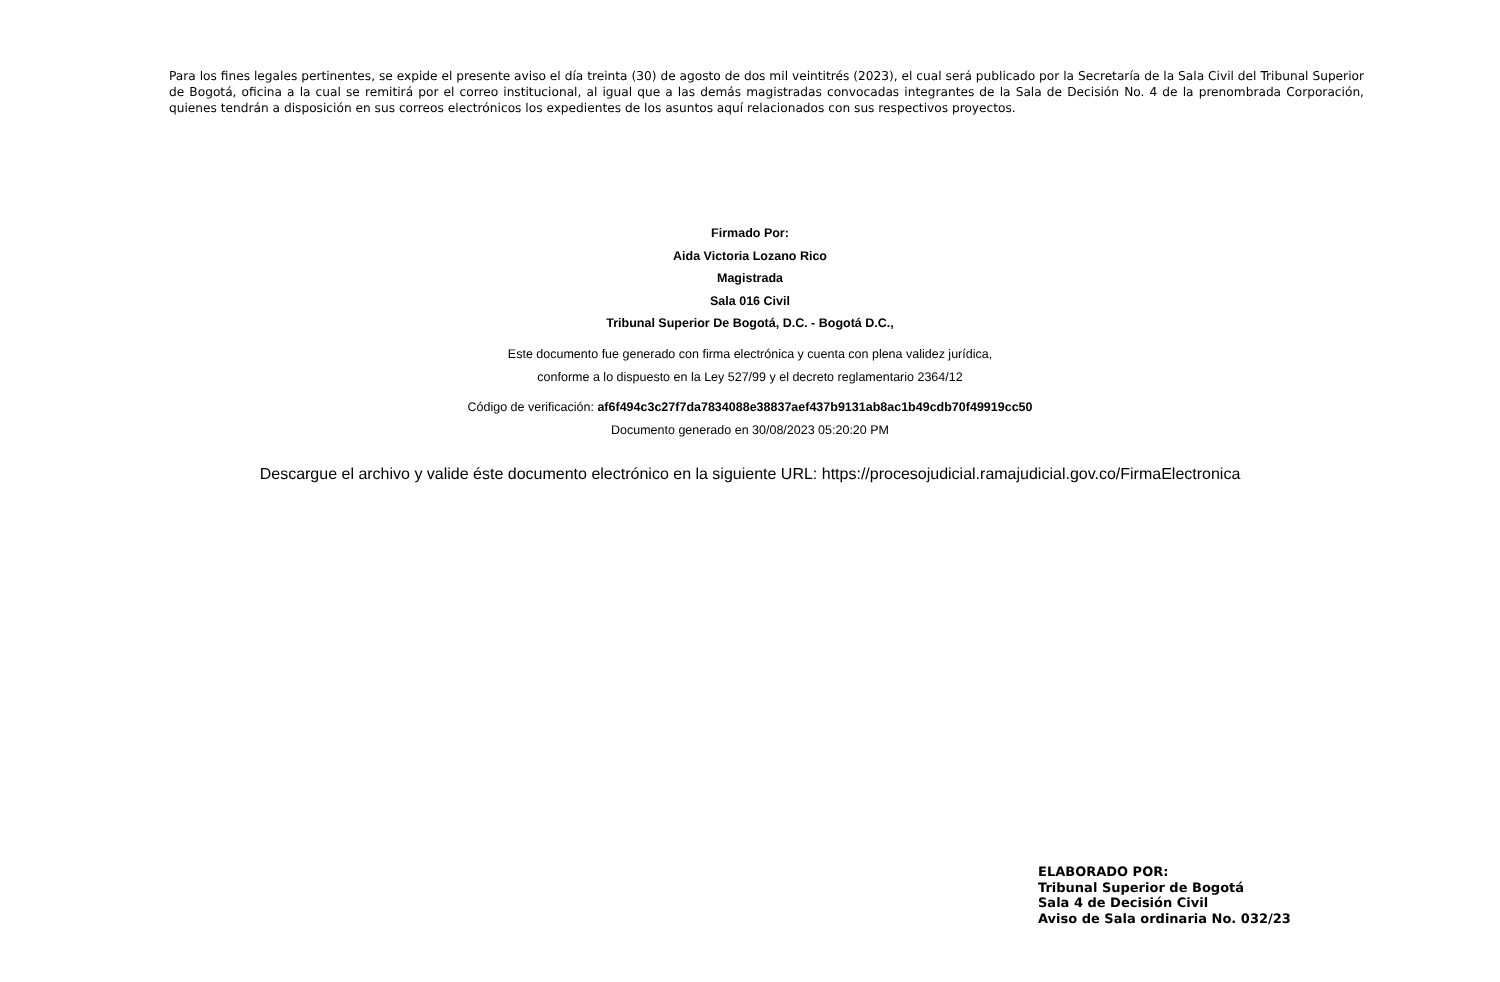Para los fines legales pertinentes, se expide el presente aviso el día treinta (30) de agosto de dos mil veintitrés (2023), el cual será publicado por la Secretaría de la Sala Civil del Tribunal Superior de Bogotá, oficina a la cual se remitirá por el correo institucional, al igual que a las demás magistradas convocadas integrantes de la Sala de Decisión No. 4 de la prenombrada Corporación, quienes tendrán a disposición en sus correos electrónicos los expedientes de los asuntos aquí relacionados con sus respectivos proyectos.
Firmado Por:
Aida Victoria Lozano Rico
Magistrada
Sala 016 Civil
Tribunal Superior De Bogotá, D.C. - Bogotá D.C.,
Este documento fue generado con firma electrónica y cuenta con plena validez jurídica,
conforme a lo dispuesto en la Ley 527/99 y el decreto reglamentario 2364/12
Código de verificación: af6f494c3c27f7da7834088e38837aef437b9131ab8ac1b49cdb70f49919cc50
Documento generado en 30/08/2023 05:20:20 PM
Descargue el archivo y valide éste documento electrónico en la siguiente URL: https://procesojudicial.ramajudicial.gov.co/FirmaElectronica
ELABORADO POR:
Tribunal Superior de Bogotá
Sala 4 de Decisión Civil
Aviso de Sala ordinaria No. 032/23